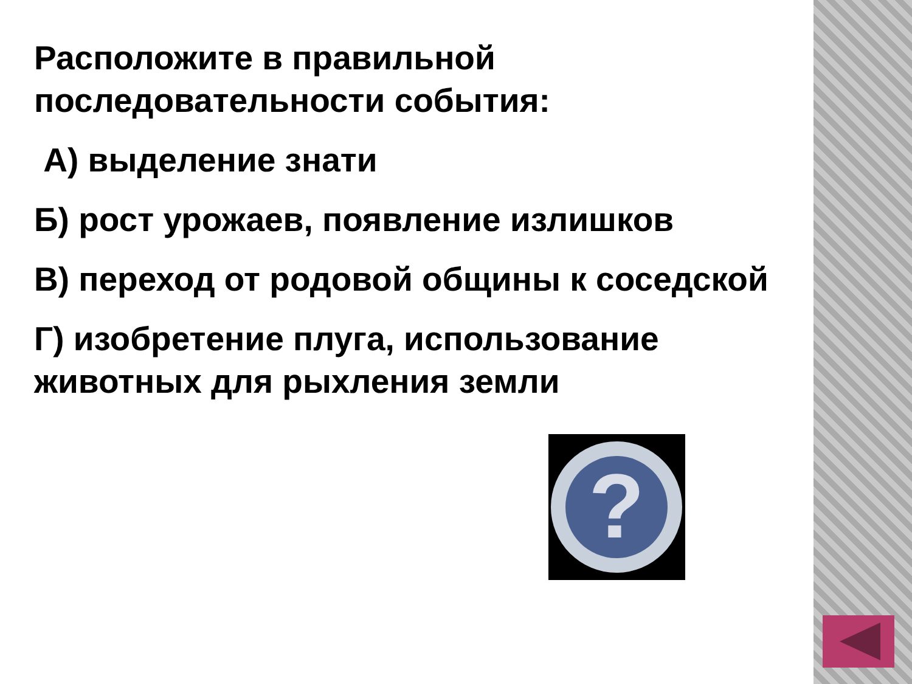Расположите в правильной последовательности события:
А) выделение знати
Б) рост урожаев, появление излишков
В) переход от родовой общины к соседской
Г) изобретение плуга, использование животных для рыхления земли
?